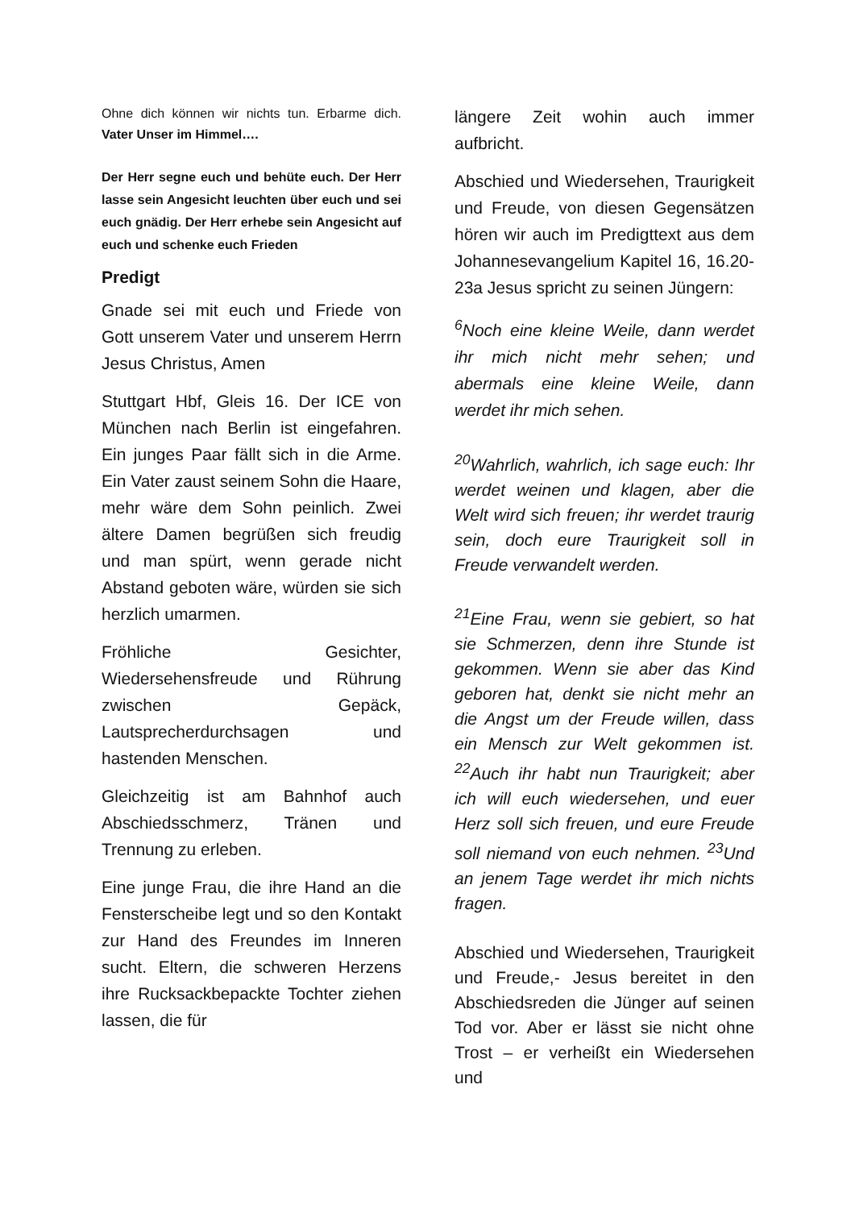Ohne dich können wir nichts tun. Erbarme dich. Vater Unser im Himmel….
Der Herr segne euch und behüte euch. Der Herr lasse sein Angesicht leuchten über euch und sei euch gnädig. Der Herr erhebe sein Angesicht auf euch und schenke euch Frieden
Predigt
Gnade sei mit euch und Friede von Gott unserem Vater und unserem Herrn Jesus Christus, Amen
Stuttgart Hbf, Gleis 16. Der ICE von München nach Berlin ist eingefahren. Ein junges Paar fällt sich in die Arme. Ein Vater zaust seinem Sohn die Haare, mehr wäre dem Sohn peinlich. Zwei ältere Damen begrüßen sich freudig und man spürt, wenn gerade nicht Abstand geboten wäre, würden sie sich herzlich umarmen.
Fröhliche Gesichter, Wiedersehensfreude und Rührung zwischen Gepäck, Lautsprecherdurchsagen und hastenden Menschen.
Gleichzeitig ist am Bahnhof auch Abschiedsschmerz, Tränen und Trennung zu erleben.
Eine junge Frau, die ihre Hand an die Fensterscheibe legt und so den Kontakt zur Hand des Freundes im Inneren sucht. Eltern, die schweren Herzens ihre Rucksackbepackte Tochter ziehen lassen, die für
längere Zeit wohin auch immer aufbricht.
Abschied und Wiedersehen, Traurigkeit und Freude, von diesen Gegensätzen hören wir auch im Predigttext aus dem Johannesevangelium Kapitel 16, 16.20-23a Jesus spricht zu seinen Jüngern:
<sup>6</sup> Noch eine kleine Weile, dann werdet ihr mich nicht mehr sehen; und abermals eine kleine Weile, dann werdet ihr mich sehen.
<sup>20</sup> Wahrlich, wahrlich, ich sage euch: Ihr werdet weinen und klagen, aber die Welt wird sich freuen; ihr werdet traurig sein, doch eure Traurigkeit soll in Freude verwandelt werden.
<sup>21</sup> Eine Frau, wenn sie gebiert, so hat sie Schmerzen, denn ihre Stunde ist gekommen. Wenn sie aber das Kind geboren hat, denkt sie nicht mehr an die Angst um der Freude willen, dass ein Mensch zur Welt gekommen ist. <sup>22</sup>Auch ihr habt nun Traurigkeit; aber ich will euch wiedersehen, und euer Herz soll sich freuen, und eure Freude soll niemand von euch nehmen. <sup>23</sup>Und an jenem Tage werdet ihr mich nichts fragen.
Abschied und Wiedersehen, Traurigkeit und Freude,- Jesus bereitet in den Abschiedsreden die Jünger auf seinen Tod vor. Aber er lässt sie nicht ohne Trost – er verheißt ein Wiedersehen und